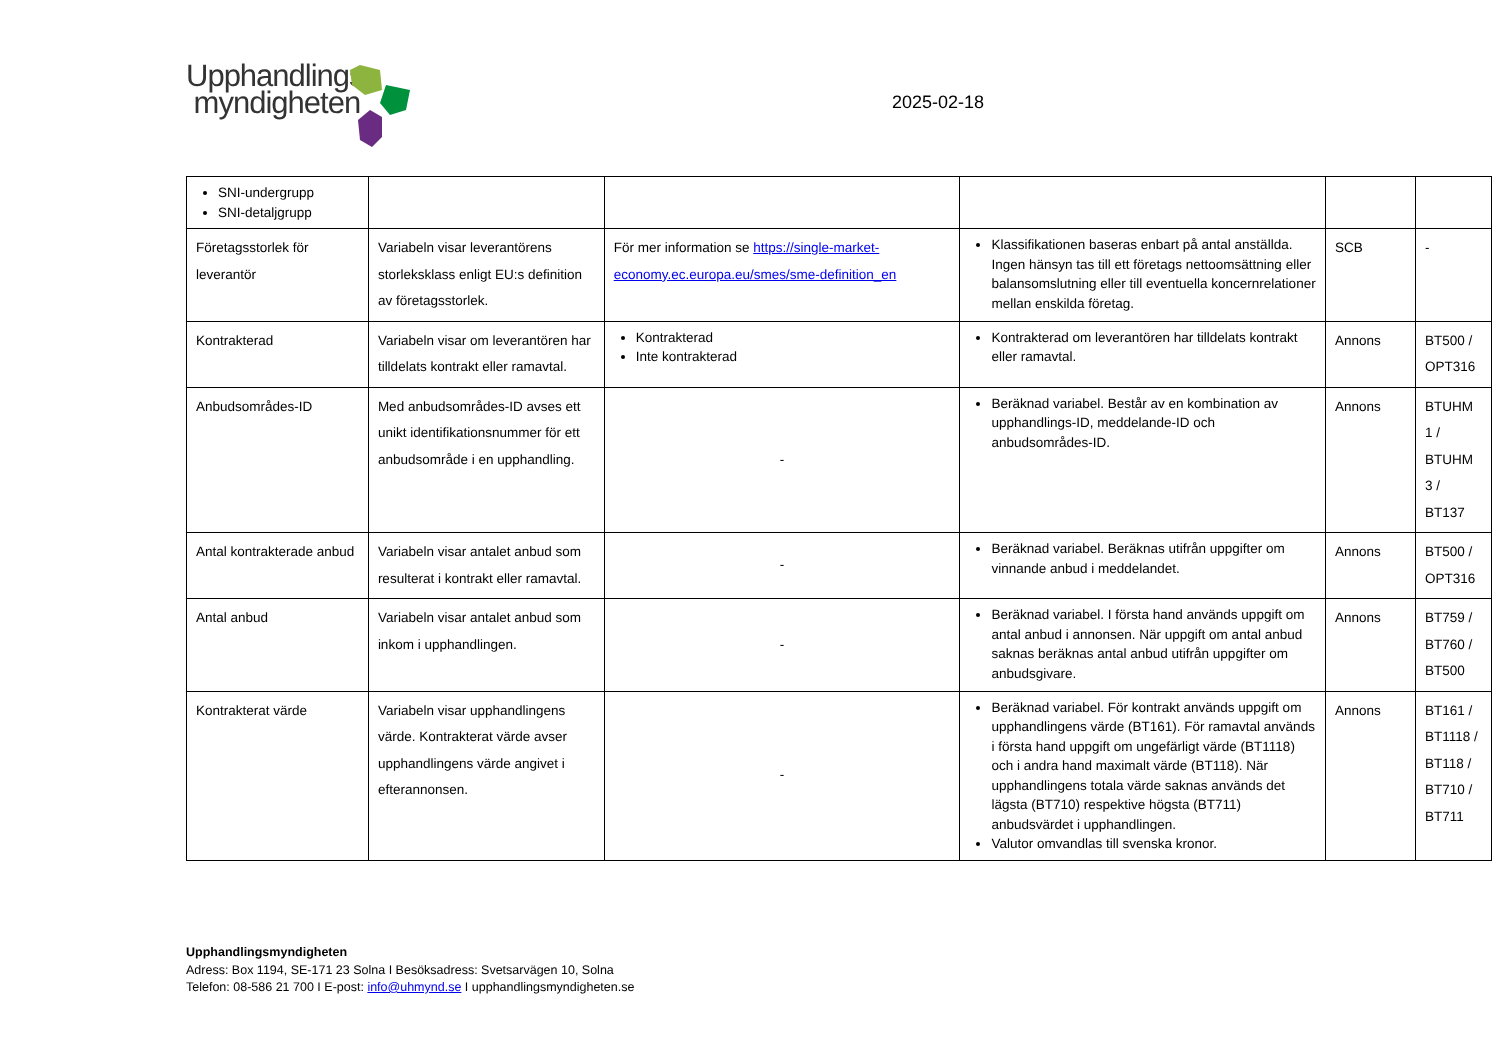Upphandlings
myndigheten
2025-02-18
| SNI-undergrupp SNI-detaljgrupp | | | | | |
| Företagsstorlek för leverantör | Variabeln visar leverantörens storleksklass enligt EU:s definition av företagsstorlek. | För mer information se https://single-market-economy.ec.europa.eu/smes/sme-definition_en | Klassifikationen baseras enbart på antal anställda. Ingen hänsyn tas till ett företags nettoomsättning eller balansomslutning eller till eventuella koncernrelationer mellan enskilda företag. | SCB | - |
| Kontrakterad | Variabeln visar om leverantören har tilldelats kontrakt eller ramavtal. | Kontrakterad Inte kontrakterad | Kontrakterad om leverantören har tilldelats kontrakt eller ramavtal. | Annons | BT500 / OPT316 |
| Anbudsområdes-ID | Med anbudsområdes-ID avses ett unikt identifikationsnummer för ett anbudsområde i en upphandling. | - | Beräknad variabel. Består av en kombination av upphandlings-ID, meddelande-ID och anbudsområdes-ID. | Annons | BTUHM 1 / BTUHM 3 / BT137 |
| Antal kontrakterade anbud | Variabeln visar antalet anbud som resulterat i kontrakt eller ramavtal. | - | Beräknad variabel. Beräknas utifrån uppgifter om vinnande anbud i meddelandet. | Annons | BT500 / OPT316 |
| Antal anbud | Variabeln visar antalet anbud som inkom i upphandlingen. | - | Beräknad variabel. I första hand används uppgift om antal anbud i annonsen. När uppgift om antal anbud saknas beräknas antal anbud utifrån uppgifter om anbudsgivare. | Annons | BT759 / BT760 / BT500 |
| Kontrakterat värde | Variabeln visar upphandlingens värde. Kontrakterat värde avser upphandlingens värde angivet i efterannonsen. | - | Beräknad variabel. För kontrakt används uppgift om upphandlingens värde (BT161). För ramavtal används i första hand uppgift om ungefärligt värde (BT1118) och i andra hand maximalt värde (BT118). När upphandlingens totala värde saknas används det lägsta (BT710) respektive högsta (BT711) anbudsvärdet i upphandlingen. Valutor omvandlas till svenska kronor. | Annons | BT161 / BT1118 / BT118 / BT710 / BT711 |
Upphandlingsmyndigheten
Adress: Box 1194, SE-171 23 Solna I Besöksadress: Svetsarvägen 10, Solna
Telefon: 08-586 21 700 I E-post: info@uhmynd.se I upphandlingsmyndigheten.se